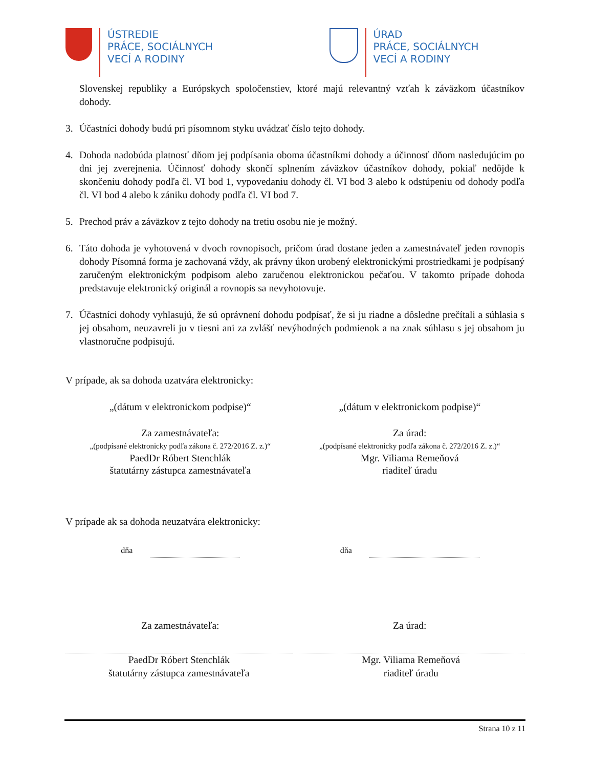ÚSTREDIE
PRÁCE, SOCIÁLNYCH
VECÍ A RODINY
ÚRAD
PRÁCE, SOCIÁLNYCH
VECÍ A RODINY
Slovenskej republiky a Európskych spoločenstiev, ktoré majú relevantný vzťah k záväzkom účastníkov dohody.
3. Účastníci dohody budú pri písomnom styku uvádzať číslo tejto dohody.
4. Dohoda nadobúda platnosť dňom jej podpísania oboma účastníkmi dohody a účinnosť dňom nasledujúcim po dni jej zverejnenia. Účinnosť dohody skončí splnením záväzkov účastníkov dohody, pokiaľ nedôjde k skončeniu dohody podľa čl. VI bod 1, vypovedaniu dohody čl. VI bod 3 alebo k odstúpeniu od dohody podľa čl. VI bod 4 alebo k zániku dohody podľa čl. VI bod 7.
5. Prechod práv a záväzkov z tejto dohody na tretiu osobu nie je možný.
6. Táto dohoda je vyhotovená v dvoch rovnopisoch, pričom úrad dostane jeden a zamestnávateľ jeden rovnopis dohody Písomná forma je zachovaná vždy, ak právny úkon urobený elektronickými prostriedkami je podpísaný zaručeným elektronickým podpisom alebo zaručenou elektronickou pečaťou. V takomto prípade dohoda predstavuje elektronický originál a rovnopis sa nevyhotovuje.
7. Účastníci dohody vyhlasujú, že sú oprávnení dohodu podpísať, že si ju riadne a dôsledne prečítali a súhlasia s jej obsahom, neuzavreli ju v tiesni ani za zvlášť nevýhodných podmienok a na znak súhlasu s jej obsahom ju vlastnoručne podpisujú.
V prípade, ak sa dohoda uzatvára elektronicky:
„(dátum v elektronickom podpise)“
„(dátum v elektronickom podpise)“
Za zamestnávateľa:
„(podpísané elektronicky podľa zákona č. 272/2016 Z. z.)“
PaedDr Róbert Stenchlák
štatutárny zástupca zamestnávateľa
Za úrad:
„(podpísané elektronicky podľa zákona č. 272/2016 Z. z.)“
Mgr. Viliama Remeňová
riaditeľ úradu
V prípade ak sa dohoda neuzatvára elektronicky:
dňa dňa
Za zamestnávateľa: Za úrad:
PaedDr Róbert Stenchlák
štatutárny zástupca zamestnávateľa
Mgr. Viliama Remeňová
riaditeľ úradu
Strana 10 z 11